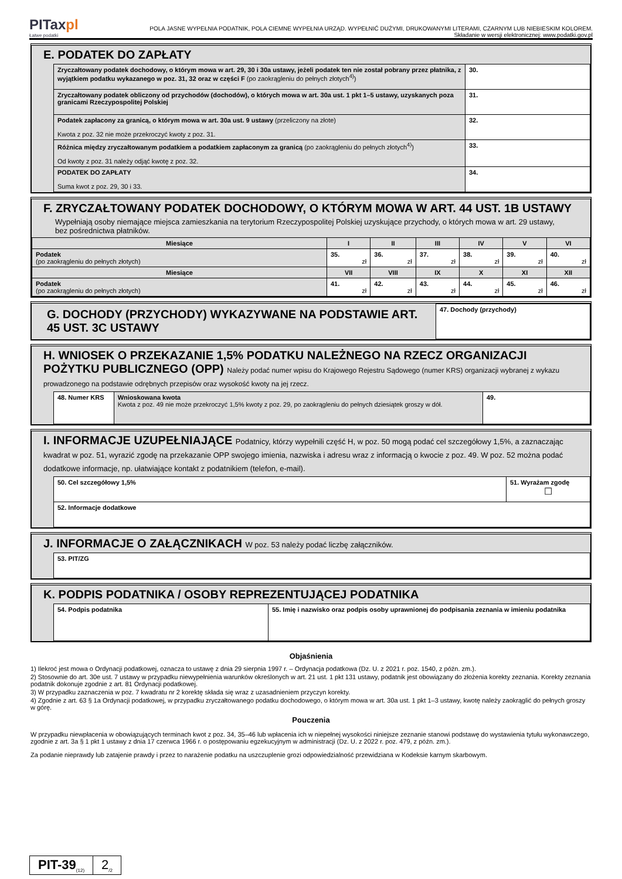PITaxpl
Łatwe podatki
POLA JASNE WYPEŁNIA PODATNIK, POLA CIEMNE WYPEŁNIA URZĄD. WYPEŁNIĆ DUŻYMI, DRUKOWANYMI LITERAMI, CZARNYM LUB NIEBIESKIM KOLOREM.
Składanie w wersji elektronicznej: www.podatki.gov.pl
E. PODATEK DO ZAPŁATY
| Zryczałtowany podatek dochodowy, o którym mowa w art. 29, 30 i 30a ustawy, jeżeli podatek ten nie został pobrany przez płatnika, z wyjątkiem podatku wykazanego w poz. 31, 32 oraz w części F (po zaokrągleniu do pełnych złotych<sup>4)</sup>) | 30. |
| Zryczałtowany podatek obliczony od przychodów (dochodów), o których mowa w art. 30a ust. 1 pkt 1–5 ustawy, uzyskanych poza granicami Rzeczypospolitej Polskiej | 31. |
| Podatek zapłacony za granicą, o którym mowa w art. 30a ust. 9 ustawy (przeliczony na złote) Kwota z poz. 32 nie może przekroczyć kwoty z poz. 31. | 32. |
| Różnica między zryczałtowanym podatkiem a podatkiem zapłaconym za granicą (po zaokrągleniu do pełnych złotych<sup>4)</sup>) Od kwoty z poz. 31 należy odjąć kwotę z poz. 32. | 33. |
| PODATEK DO ZAPŁATY Suma kwot z poz. 29, 30 i 33. | 34. |
F. ZRYCZAŁTOWANY PODATEK DOCHODOWY, O KTÓRYM MOWA W ART. 44 UST. 1B USTAWY
Wypełniają osoby niemające miejsca zamieszkania na terytorium Rzeczypospolitej Polskiej uzyskujące przychody, o których mowa w art. 29 ustawy, bez pośrednictwa płatników.
| Miesiące | I | II | III | IV | V | VI |
| --- | --- | --- | --- | --- | --- | --- |
| Podatek (po zaokrągleniu do pełnych złotych) | 35. zł | 36. zł | 37. zł | 38. zł | 39. zł | 40. zł |
| Miesiące | VII | VIII | IX | X | XI | XII |
| Podatek (po zaokrągleniu do pełnych złotych) | 41. zł | 42. zł | 43. zł | 44. zł | 45. zł | 46. zł |
| G. DOCHODY (PRZYCHODY) WYKAZYWANE NA PODSTAWIE ART. 45 UST. 3C USTAWY | 47. Dochody (przychody) |
H. WNIOSEK O PRZEKAZANIE 1,5% PODATKU NALEŻNEGO NA RZECZ ORGANIZACJI POŻYTKU PUBLICZNEGO (OPP) Należy podać numer wpisu do Krajowego Rejestru Sądowego (numer KRS) organizacji wybranej z wykazu prowadzonego na podstawie odrębnych przepisów oraz wysokość kwoty na jej rzecz.
| 48. Numer KRS | Wnioskowana kwota Kwota z poz. 49 nie może przekroczyć 1,5% kwoty z poz. 29, po zaokrągleniu do pełnych dziesiątek groszy w dół. | 49. |
I. INFORMACJE UZUPEŁNIAJĄCE Podatnicy, którzy wypełnili część H, w poz. 50 mogą podać cel szczegółowy 1,5%, a zaznaczając kwadrat w poz. 51, wyrazić zgodę na przekazanie OPP swojego imienia, nazwiska i adresu wraz z informacją o kwocie z poz. 49. W poz. 52 można podać dodatkowe informacje, np. ułatwiające kontakt z podatnikiem (telefon, e-mail).
| 50. Cel szczegółowy 1,5% | 51. Wyrażam zgodę ☐ |
| 52. Informacje dodatkowe | |
J. INFORMACJE O ZAŁĄCZNIKACH W poz. 53 należy podać liczbę załączników.
| 53. PIT/ZG |
K. PODPIS PODATNIKA / OSOBY REPREZENTUJĄCEJ PODATNIKA
| 54. Podpis podatnika | 55. Imię i nazwisko oraz podpis osoby uprawnionej do podpisania zeznania w imieniu podatnika |
Objaśnienia
1) Ilekroć jest mowa o Ordynacji podatkowej, oznacza to ustawę z dnia 29 sierpnia 1997 r. – Ordynacja podatkowa (Dz. U. z 2021 r. poz. 1540, z późn. zm.).
2) Stosownie do art. 30e ust. 7 ustawy w przypadku niewypełnienia warunków określonych w art. 21 ust. 1 pkt 131 ustawy, podatnik jest obowiązany do złożenia korekty zeznania. Korekty zeznania podatnik dokonuje zgodnie z art. 81 Ordynacji podatkowej.
3) W przypadku zaznaczenia w poz. 7 kwadratu nr 2 korektę składa się wraz z uzasadnieniem przyczyn korekty.
4) Zgodnie z art. 63 § 1a Ordynacji podatkowej, w przypadku zryczałtowanego podatku dochodowego, o którym mowa w art. 30a ust. 1 pkt 1–3 ustawy, kwotę należy zaokrąglić do pełnych groszy w górę.
Pouczenia
W przypadku niewpłacenia w obowiązujących terminach kwot z poz. 34, 35–46 lub wpłacenia ich w niepełnej wysokości niniejsze zeznanie stanowi podstawę do wystawienia tytułu wykonawczego, zgodnie z art. 3a § 1 pkt 1 ustawy z dnia 17 czerwca 1966 r. o postępowaniu egzekucyjnym w administracji (Dz. U. z 2022 r. poz. 479, z późn. zm.).
Za podanie nieprawdy lub zatajenie prawdy i przez to narażenie podatku na uszczuplenie grozi odpowiedzialność przewidziana w Kodeksie karnym skarbowym.
PIT-39<sub>(12)</sub>
2<sub>/2</sub>